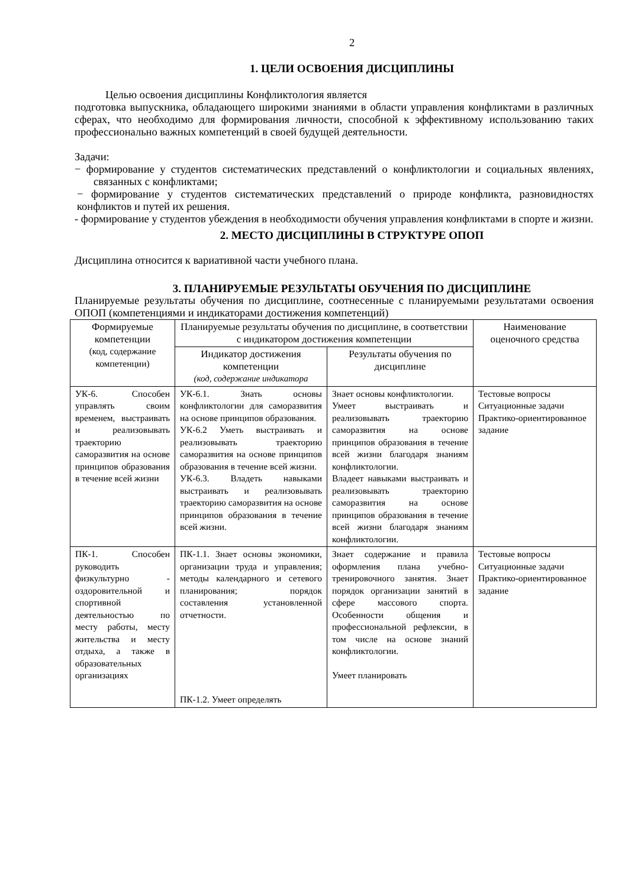2
1. ЦЕЛИ ОСВОЕНИЯ ДИСЦИПЛИНЫ
Целью освоения дисциплины Конфликтология является
подготовка выпускника, обладающего широкими знаниями в области управления конфликтами в различных сферах, что необходимо для формирования личности, способной к эффективному использованию таких профессионально важных компетенций в своей будущей деятельности.
Задачи:
− формирование у студентов систематических представлений о конфликтологии и социальных явлениях, связанных с конфликтами;
− формирование у студентов систематических представлений о природе конфликта, разновидностях конфликтов и путей их решения.
- формирование у студентов убеждения в необходимости обучения управления конфликтами в спорте и жизни.
2. МЕСТО ДИСЦИПЛИНЫ В СТРУКТУРЕ ОПОП
Дисциплина относится к вариативной части учебного плана.
3. ПЛАНИРУЕМЫЕ РЕЗУЛЬТАТЫ ОБУЧЕНИЯ ПО ДИСЦИПЛИНЕ
Планируемые результаты обучения по дисциплине, соотнесенные с планируемыми результатами освоения ОПОП (компетенциями и индикаторами достижения компетенций)
| Формируемые компетенции (код, содержание компетенции) | Планируемые результаты обучения по дисциплине, в соответствии с индикатором достижения компетенции | | Наименование оценочного средства |
| --- | --- | --- | --- |
| | Индикатор достижения компетенции (код, содержание индикатора | Результаты обучения по дисциплине | |
| УК-6. Способен управлять своим временем, выстраивать и реализовывать траекторию саморазвития на основе принципов образования в течение всей жизни | УК-6.1. Знать основы конфликтологии для саморазвития на основе принципов образования. УК-6.2 Уметь выстраивать и реализовывать траекторию саморазвития на основе принципов образования в течение всей жизни. УК-6.3. Владеть навыками выстраивать и реализовывать траекторию саморазвития на основе принципов образования в течение всей жизни. | Знает основы конфликтологии. Умеет выстраивать и реализовывать траекторию саморазвития на основе принципов образования в течение всей жизни благодаря знаниям конфликтологии. Владеет навыками выстраивать и реализовывать траекторию саморазвития на основе принципов образования в течение всей жизни благодаря знаниям конфликтологии. | Тестовые вопросы Ситуационные задачи Практико-ориентированное задание |
| ПК-1. Способен руководить физкультурно - оздоровительной и спортивной деятельностью по месту работы, месту жительства и месту отдыха, а также в образовательных организациях | ПК-1.1. Знает основы экономики, организации труда и управления; методы календарного и сетевого планирования; порядок составления установленной отчетности. ПК-1.2. Умеет определять | Знает содержание и правила оформления плана учебно-тренировочного занятия. Знает порядок организации занятий в сфере массового спорта. Особенности общения и профессиональной рефлексии, в том числе на основе знаний конфликтологии. Умеет планировать | Тестовые вопросы Ситуационные задачи Практико-ориентированное задание |